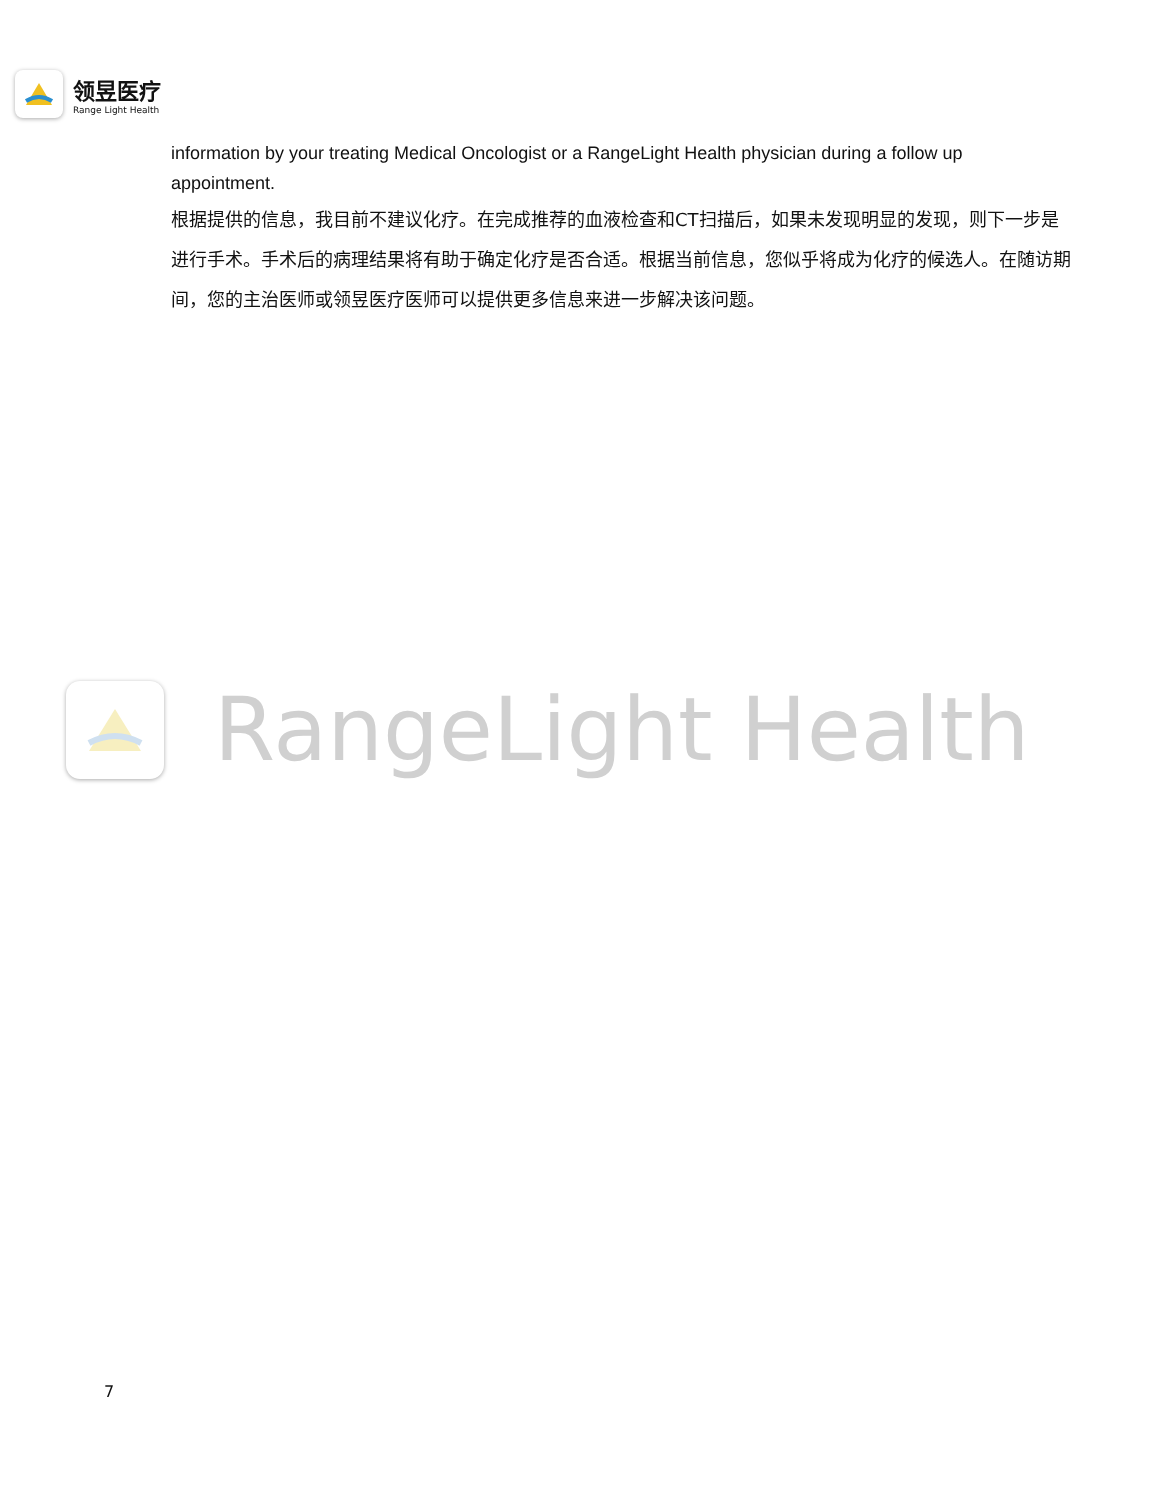领昱医疗
Range Light Health
information by your treating Medical Oncologist or a RangeLight Health physician during a follow up appointment.
根据提供的信息，我目前不建议化疗。在完成推荐的血液检查和CT扫描后，如果未发现明显的发现，则下一步是进行手术。手术后的病理结果将有助于确定化疗是否合适。根据当前信息，您似乎将成为化疗的候选人。在随访期间，您的主治医师或领昱医疗医师可以提供更多信息来进一步解决该问题。
RangeLight Health
7